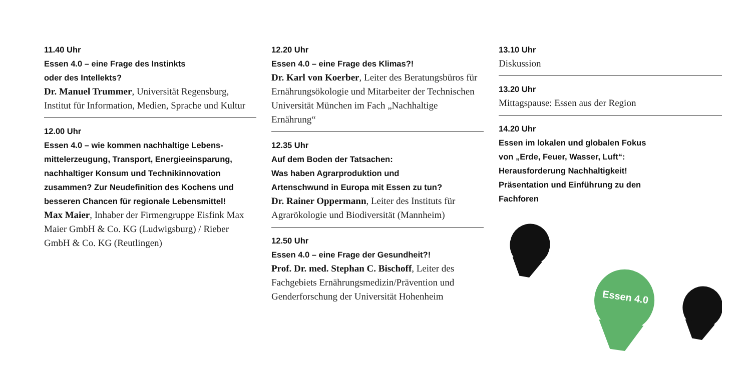11.40 Uhr
Essen 4.0 – eine Frage des Instinkts
oder des Intellekts?
Dr. Manuel Trummer, Universität Regensburg, Institut für Information, Medien, Sprache und Kultur
12.00 Uhr
Essen 4.0 – wie kommen nachhaltige Lebens-mittelerzeugung, Transport, Energieeinsparung, nachhaltiger Konsum und Technikinnovation zusammen? Zur Neudefinition des Kochens und besseren Chancen für regionale Lebensmittel!
Max Maier, Inhaber der Firmengruppe Eisfink Max Maier GmbH & Co. KG (Ludwigsburg) / Rieber GmbH & Co. KG (Reutlingen)
12.20 Uhr
Essen 4.0 – eine Frage des Klimas?!
Dr. Karl von Koerber, Leiter des Beratungsbüros für Ernährungsökologie und Mitarbeiter der Technischen Universität München im Fach „Nachhaltige Ernährung“
12.35 Uhr
Auf dem Boden der Tatsachen:
Was haben Agrarproduktion und
Artenschwund in Europa mit Essen zu tun?
Dr. Rainer Oppermann, Leiter des Instituts für Agrarökologie und Biodiversität (Mannheim)
12.50 Uhr
Essen 4.0 – eine Frage der Gesundheit?!
Prof. Dr. med. Stephan C. Bischoff, Leiter des Fachgebiets Ernährungsmedizin/Prävention und Genderforschung der Universität Hohenheim
13.10 Uhr
Diskussion
13.20 Uhr
Mittagspause: Essen aus der Region
14.20 Uhr
Essen im lokalen und globalen Fokus
von „Erde, Feuer, Wasser, Luft“:
Herausforderung Nachhaltigkeit!
Präsentation und Einführung zu den
Fachforen
Essen 4.0